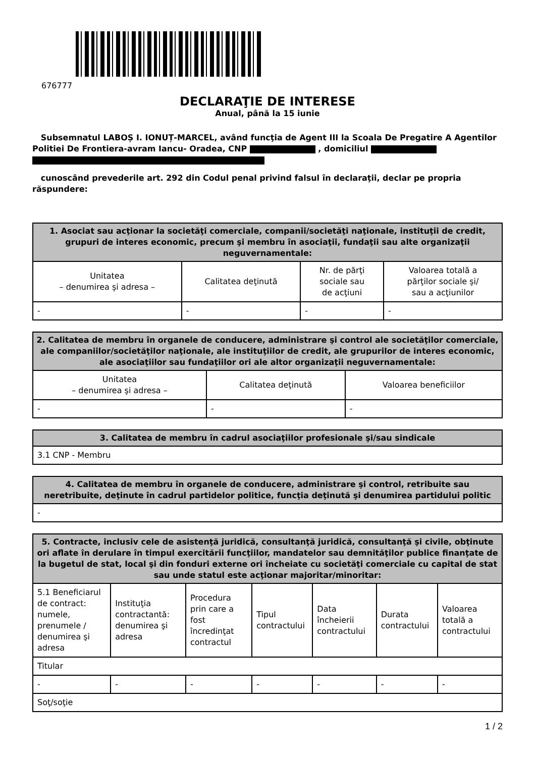676777
DECLARAŢIE DE INTERESE
Anual, până la 15 iunie
Subsemnatul LABOȘ I. IONUȚ-MARCEL, având funcţia de Agent III la Scoala De Pregatire A Agentilor Politiei De Frontiera-avram Iancu- Oradea, CNP , domiciliul
cunoscând prevederile art. 292 din Codul penal privind falsul în declaraţii, declar pe propria răspundere:
| 1. Asociat sau acţionar la societăţi comerciale, companii/societăţi naţionale, instituţii de credit, grupuri de interes economic, precum şi membru în asociaţii, fundaţii sau alte organizaţii neguvernamentale: | | | |
| --- | --- | --- | --- |
| Unitatea – denumirea şi adresa – | Calitatea deţinută | Nr. de părţi sociale sau de acţiuni | Valoarea totală a părţilor sociale şi/ sau a acţiunilor |
| - | - | - | - |
| 2. Calitatea de membru în organele de conducere, administrare şi control ale societăţilor comerciale, ale companiilor/societăţilor naţionale, ale instituţiilor de credit, ale grupurilor de interes economic, ale asociaţiilor sau fundaţiilor ori ale altor organizaţii neguvernamentale: | | |
| --- | --- | --- |
| Unitatea – denumirea şi adresa – | Calitatea deţinută | Valoarea beneficiilor |
| - | - | - |
| 3. Calitatea de membru în cadrul asociaţiilor profesionale şi/sau sindicale |
| --- |
| 3.1 CNP - Membru |
| 4. Calitatea de membru în organele de conducere, administrare şi control, retribuite sau neretribuite, deţinute în cadrul partidelor politice, funcţia deţinută şi denumirea partidului politic |
| --- |
| - |
| 5. Contracte, inclusiv cele de asistenţă juridică, consultanţă juridică, consultanţă şi civile, obţinute ori aflate în derulare în timpul exercitării funcţiilor, mandatelor sau demnităţilor publice finanţate de la bugetul de stat, local şi din fonduri externe ori încheiate cu societăţi comerciale cu capital de stat sau unde statul este acţionar majoritar/minoritar: | | | | | | |
| --- | --- | --- | --- | --- | --- | --- |
| 5.1 Beneficiarul de contract: numele, prenumele / denumirea şi adresa | Instituţia contractantă: denumirea şi adresa | Procedura prin care a fost încredinţat contractul | Tipul contractului | Data încheierii contractului | Durata contractului | Valoarea totală a contractului |
| Titular | | | | | | |
| - | - | - | - | - | - | - |
| Soţ/soţie | | | | | | |
1 / 2